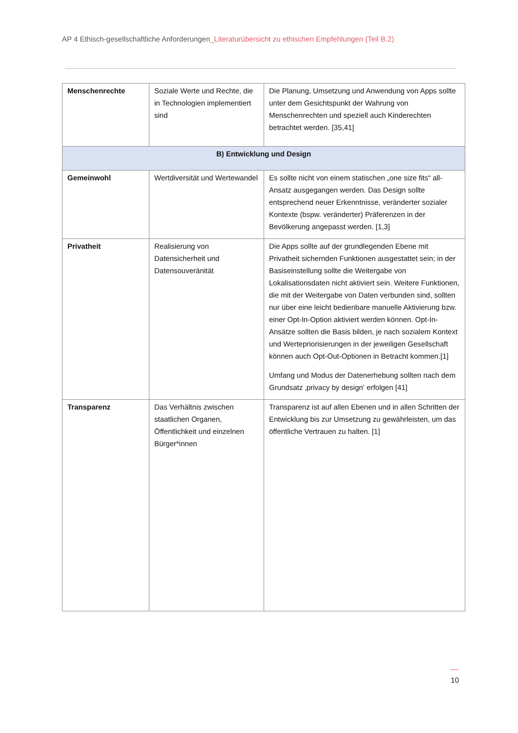AP 4 Ethisch-gesellschaftliche Anforderungen_Literaturübersicht zu ethischen Empfehlungen (Teil B.2)
| Menschenrechte | Soziale Werte und Rechte, die in Technologien implementiert sind | Die Planung, Umsetzung und Anwendung von Apps sollte unter dem Gesichtspunkt der Wahrung von Menschenrechten und speziell auch Kinderechten betrachtet werden. [35,41] |
| B) Entwicklung und Design | | |
| Gemeinwohl | Wertdiversität und Wertewandel | Es sollte nicht von einem statischen „one size fits“ all-Ansatz ausgegangen werden. Das Design sollte entsprechend neuer Erkenntnisse, veränderter sozialer Kontexte (bspw. veränderter) Präferenzen in der Bevölkerung angepasst werden. [1,3] |
| Privatheit | Realisierung von Datensicherheit und Datensouveränität | Die Apps sollte auf der grundlegenden Ebene mit Privatheit sichernden Funktionen ausgestattet sein; in der Basiseinstellung sollte die Weitergabe von Lokalisationsdaten nicht aktiviert sein. Weitere Funktionen, die mit der Weitergabe von Daten verbunden sind, sollten nur über eine leicht bedienbare manuelle Aktivierung bzw. einer Opt-In-Option aktiviert werden können. Opt-In-Ansätze sollten die Basis bilden, je nach sozialem Kontext und Wertepriorisierungen in der jeweiligen Gesellschaft können auch Opt-Out-Optionen in Betracht kommen.[1] Umfang und Modus der Datenerhebung sollten nach dem Grundsatz ‚privacy by design‘ erfolgen [41] |
| Transparenz | Das Verhältnis zwischen staatlichen Organen, Öffentlichkeit und einzelnen Bürger*innen | Transparenz ist auf allen Ebenen und in allen Schritten der Entwicklung bis zur Umsetzung zu gewährleisten, um das öffentliche Vertrauen zu halten. [1] |
10